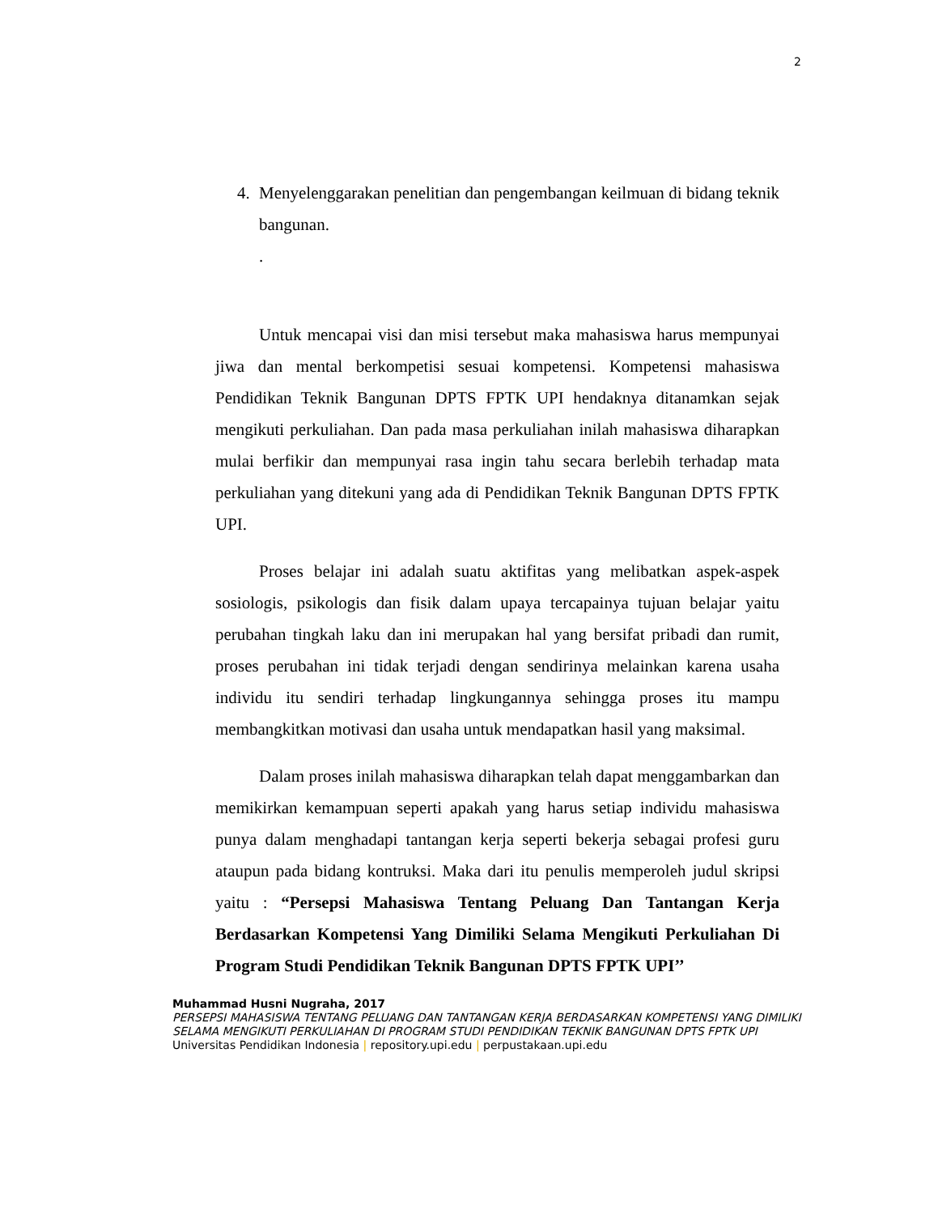2
4. Menyelenggarakan penelitian dan pengembangan keilmuan di bidang teknik bangunan.
.
Untuk mencapai visi dan misi tersebut maka mahasiswa harus mempunyai jiwa dan mental berkompetisi sesuai kompetensi. Kompetensi mahasiswa Pendidikan Teknik Bangunan DPTS FPTK UPI hendaknya ditanamkan sejak mengikuti perkuliahan. Dan pada masa perkuliahan inilah mahasiswa diharapkan mulai berfikir dan mempunyai rasa ingin tahu secara berlebih terhadap mata perkuliahan yang ditekuni yang ada di Pendidikan Teknik Bangunan DPTS FPTK UPI.
Proses belajar ini adalah suatu aktifitas yang melibatkan aspek-aspek sosiologis, psikologis dan fisik dalam upaya tercapainya tujuan belajar yaitu perubahan tingkah laku dan ini merupakan hal yang bersifat pribadi dan rumit, proses perubahan ini tidak terjadi dengan sendirinya melainkan karena usaha individu itu sendiri terhadap lingkungannya sehingga proses itu mampu membangkitkan motivasi dan usaha untuk mendapatkan hasil yang maksimal.
Dalam proses inilah mahasiswa diharapkan telah dapat menggambarkan dan memikirkan kemampuan seperti apakah yang harus setiap individu mahasiswa punya dalam menghadapi tantangan kerja seperti bekerja sebagai profesi guru ataupun pada bidang kontruksi. Maka dari itu penulis memperoleh judul skripsi yaitu : “Persepsi Mahasiswa Tentang Peluang Dan Tantangan Kerja Berdasarkan Kompetensi Yang Dimiliki Selama Mengikuti Perkuliahan Di Program Studi Pendidikan Teknik Bangunan DPTS FPTK UPI’’
Muhammad Husni Nugraha, 2017
PERSEPSI MAHASISWA TENTANG PELUANG DAN TANTANGAN KERJA BERDASARKAN KOMPETENSI YANG DIMILIKI SELAMA MENGIKUTI PERKULIAHAN DI PROGRAM STUDI PENDIDIKAN TEKNIK BANGUNAN DPTS FPTK UPI
Universitas Pendidikan Indonesia | repository.upi.edu | perpustakaan.upi.edu